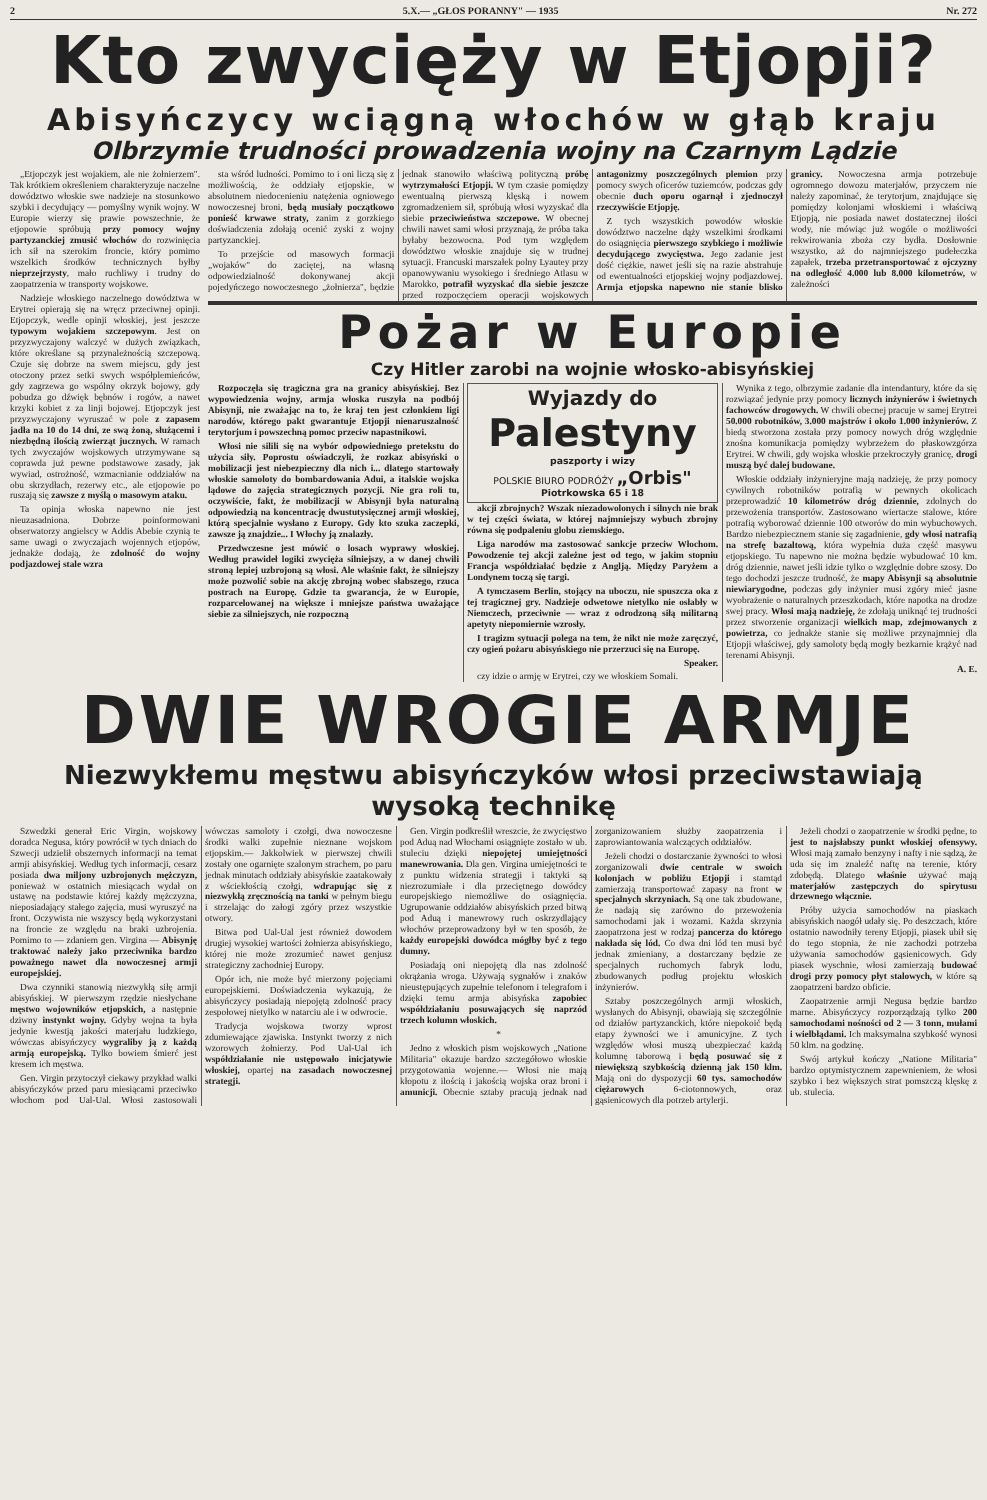2 5.X.— „GŁOS PORANNY" — 1935 Nr. 272
Kto zwycięży w Etjopji?
Abisyńczycy wciągną włochów w głąb kraju
Olbrzymie trudności prowadzenia wojny na Czarnym Lądzie
„Etjopczyk jest wojakiem, ale nie żołnierzem". Tak krótkiem określeniem charakteryzuje naczelne dowództwo włoskie swe nadzieje na stosunkowo szybki i decydujący — pomyślny wynik wojny. W Europie wierzy się prawie powszechnie, że etjopowie spróbują przy pomocy wojny partyzanckiej zmusić włochów do rozwinięcia ich sił na szerokim froncie, który pomimo wszelkich środków technicznych byłby nieprzejrzysty, mało ruchliwy i trudny do zaopatrzenia w transporty wojskowe.
Nadzieje włoskiego naczelnego dowództwa w Erytrei opierają się na wręcz przeciwnej opinji. Etjopczyk, wedle opinji włoskiej, jest jeszcze typowym wojakiem szczepowym. Jest on przyzwyczajony walczyć w dużych związkach, które określane są przynależnością szczepową. Czuje się dobrze na swem miejscu, gdy jest otoczony przez setki swych współplemieńców, gdy zagrzewa go wspólny okrzyk bojowy, gdy pobudza go dźwięk bębnów i rogów, a nawet krzyki kobiet z za linji bojowej. Etjopczyk jest przyzwyczajony wyruszać w pole z zapasem jadła na 10 do 14 dni, ze swą żoną, służącemi i niezbędną ilością zwierząt jucznych. W ramach tych zwyczajów wojskowych utrzymywane są coprawda już pewne podstawowe zasady, jak wywiad, ostrożność, wzmacnianie oddziałów na obu skrzydłach, rezerwy etc., ale etjopowie po ruszają się zawsze z myślą o masowym ataku.
Ta opinja włoska napewno nie jest nieuzasadniona. Dobrze poinformowani obserwatorzy angielscy w Addis Abebie czynią te same uwagi o zwyczajach wojennych etjopów, jednakże dodają, że zdolność do wojny podjazdowej stale wzra
sta wśród ludności. Pomimo to i oni liczą się z możliwością, że oddziały etjopskie, w absolutnem niedocenieniu natężenia ogniowego nowoczesnej broni, będą musiały początkowo ponieść krwawe straty, zanim z gorzkiego doświadczenia zdołają ocenić zyski z wojny partyzanckiej.
To przejście od masowych formacji „wojaków" do zaciętej, na własną odpowiedzialność dokonywanej akcji pojedyńczego nowoczesnego „żołnierza", będzie jednak stanowiło właściwą polityczną próbę wytrzymałości Etjopji. W tym czasie pomiędzy ewentualną pierwszą klęską i nowem zgromadzeniem sił, spróbują włosi wyzyskać dla siebie przeciwieństwa szczepowe. W obecnej chwili nawet sami włosi przyznają, że próba taka byłaby bezowocna. Pod tym względem dowództwo włoskie znajduje się w trudnej sytuacji. Francuski marszałek polny Lyautey przy opanowywaniu wysokiego i średniego Atlasu w Marokko, potrafił wyzyskać dla siebie jeszcze przed rozpoczęciem operacji wojskowych antagonizmy poszczególnych plemion przy pomocy swych oficerów tuziemców, podczas gdy obecnie duch oporu ogarnął i zjednoczył rzeczywiście Etjopję.
Z tych wszystkich powodów włoskie dowództwo naczelne dąży wszelkimi środkami do osiągnięcia pierwszego szybkiego i możliwie decydującego zwycięstwa. Jego zadanie jest dość ciężkie, nawet jeśli się na razie abstrahuje od ewentualności etjopskiej wojny podjazdowej. Armja etjopska napewno nie stanie blisko granicy. Nowoczesna armja potrzebuje ogromnego dowozu materjałów, przyczem nie należy zapominać, że terytorjum, znajdujące się pomiędzy kolonjami włoskiemi i właściwą Etjopją, nie posiada nawet dostatecznej ilości wody, nie mówiąc już wogóle o możliwości rekwirowania zboża czy bydła. Dosłownie wszystko, aż do najmniejszego pudełeczka zapałek, trzeba przetransportować z ojczyzny na odległość 4.000 lub 8.000 kilometrów, w zależności
Pożar w Europie
Czy Hitler zarobi na wojnie włosko-abisyńskiej
Rozpoczęła się tragiczna gra na granicy abisyńskiej. Bez wypowiedzenia wojny, armja włoska ruszyła na podbój Abisynji, nie zważając na to, że kraj ten jest członkiem ligi narodów, którego pakt gwarantuje Etjopji nienaruszalność terytorjum i powszechną pomoc przeciw napastnikowi.
Włosi nie silili się na wybór odpowiedniego pretekstu do użycia siły. Poprostu oświadczyli, że rozkaz abisyński o mobilizacji jest niebezpieczny dla nich i... dlatego startowały włoskie samoloty do bombardowania Adui, a italskie wojska lądowe do zajęcia strategicznych pozycji. Nie gra roli tu, oczywiście, fakt, że mobilizacji w Abisynji była naturalną odpowiedzią na koncentrację dwustutysięcznej armji włoskiej, którą specjalnie wysłano z Europy. Gdy kto szuka zaczepki, zawsze ją znajdzie... I Włochy ją znalazły.
Przedwczesne jest mówić o losach wyprawy włoskiej. Według prawideł logiki zwycięża silniejszy, a w danej chwili stroną lepiej uzbrojoną są włosi. Ale właśnie fakt, że silniejszy może pozwolić sobie na akcję zbrojną wobec słabszego, rzuca postrach na Europę. Gdzie ta gwarancja, że w Europie, rozparcelowanej na większe i mniejsze państwa uważające siebie za silniejszych, nie rozpoczną
Wyjazdy do
Palestyny
paszporty i wizy
POLSKIE BIURO PODRÓŻY „Orbis"
Piotrkowska 65 i 18
akcji zbrojnych? Wszak niezadowolonych i silnych nie brak w tej części świata, w której najmniejszy wybuch zbrojny równa się podpaleniu globu ziemskiego.
Liga narodów ma zastosować sankcje przeciw Włochom. Powodzenie tej akcji zależne jest od tego, w jakim stopniu Francja współdziałać będzie z Anglją. Między Paryżem a Londynem toczą się targi.
A tymczasem Berlin, stojący na uboczu, nie spuszcza oka z tej tragicznej gry. Nadzieje odwetowe nietylko nie osłabły w Niemczech, przeciwnie — wraz z odrodzoną siłą militarną apetyty niepomiernie wzrosły.
I tragizm sytuacji polega na tem, że nikt nie może zaręczyć, czy ogień pożaru abisyńskiego nie przerzuci się na Europę.
Speaker.
czy idzie o armję w Erytrei, czy we włoskiem Somali.
Wynika z tego, olbrzymie zadanie dla intendantury, które da się rozwiązać jedynie przy pomocy licznych inżynierów i świetnych fachowców drogowych. W chwili obecnej pracuje w samej Erytrei 50.000 robotników, 3.000 majstrów i około 1.000 inżynierów. Z biedą stworzona została przy pomocy nowych dróg względnie znośna komunikacja pomiędzy wybrzeżem do płaskowzgórza Erytrei. W chwili, gdy wojska włoskie przekroczyły granicę, drogi muszą być dalej budowane.
Włoskie oddziały inżynieryjne mają nadzieję, że przy pomocy cywilnych robotników potrafią w pewnych okolicach przeprowadzić 10 kilometrów dróg dziennie, zdolnych do przewożenia transportów. Zastosowano wiertacze stalowe, które potrafią wyborować dziennie 100 otworów do min wybuchowych. Bardzo niebezpiecznem stanie się zagadnienie, gdy włosi natrafią na strefę bazaltową, która wypełnia duża część masywu etjopskiego. Tu napewno nie można będzie wybudować 10 km. dróg dziennie, nawet jeśli idzie tylko o względnie dobre szosy. Do tego dochodzi jeszcze trudność, że mapy Abisynji są absolutnie niewiarygodne, podczas gdy inżynier musi zgóry mieć jasne wyobrażenie o naturalnych przeszkodach, które napotka na drodze swej pracy. Włosi mają nadzieję, że zdołają uniknąć tej trudności przez stworzenie organizacji wielkich map, zdejmowanych z powietrza, co jednakże stanie się możliwe przynajmniej dla Etjopji właściwej, gdy samoloty będą mogły bezkarnie krążyć nad terenami Abisynji.
A. E.
DWIE WROGIE ARMJE
Niezwykłemu męstwu abisyńczyków włosi przeciwstawiają wysoką technikę
Szwedzki generał Eric Virgin, wojskowy doradca Negusa, który powrócił w tych dniach do Szwecji udzielił obszernych informacji na temat armji abisyńskiej. Według tych informacji, cesarz posiada dwa miljony uzbrojonych mężczyzn, ponieważ w ostatnich miesiącach wydał on ustawę na podstawie której każdy mężczyzna, nieposiadający stałego zajęcia, musi wyruszyć na front. Oczywista nie wszyscy będą wykorzystani na froncie ze względu na braki uzbrojenia. Pomimo to — zdaniem gen. Virgina — Abisynję traktować należy jako przeciwnika bardzo poważnego nawet dla nowoczesnej armji europejskiej.
Dwa czynniki stanowią niezwykłą siłę armji abisyńskiej. W pierwszym rzędzie niesłychane męstwo wojowników etjopskich, a następnie dziwny instynkt wojny. Gdyby wojna ta była jedynie kwestją jakości materjału ludzkiego, wówczas abisyńczycy wygraliby ją z każdą armją europejską. Tylko bowiem śmierć jest kresem ich męstwa.
Gen. Virgin przytoczył ciekawy przykład walki abisyńczyków przed paru miesiącami przeciwko włochom pod Ual-Ual. Włosi zastosowali wówczas samoloty i czołgi, dwa nowoczesne środki walki zupełnie nieznane wojskom etjopskim.— Jakkolwiek w pierwszej chwili zostały one ogarnięte szalonym strachem, po paru jednak minutach oddziały abisyńskie zaatakowały z wściekłością czołgi, wdrapując się z niezwykłą zręcznością na tanki w pełnym biegu i strzelając do załogi zgóry przez wszystkie otwory.
Bitwa pod Ual-Ual jest również dowodem drugiej wysokiej wartości żołnierza abisyńskiego, której nie może zrozumieć nawet genjusz strategiczny zachodniej Europy.
Opór ich, nie może być mierzony pojęciami europejskiemi. Doświadczenia wykazują, że abisyńczycy posiadają niepojętą zdolność pracy zespołowej nietylko w natarciu ale i w odwrocie.
Tradycja wojskowa tworzy wprost zdumiewające zjawiska. Instynkt tworzy z nich wzorowych żołnierzy. Pod Ual-Ual ich współdziałanie nie ustępowało inicjatywie włoskiej, opartej na zasadach nowoczesnej strategji.
Gen. Virgin podkreślił wreszcie, że zwycięstwo pod Aduą nad Włochami osiągnięte zostało w ub. stuleciu dzięki niepojętej umiejętności manewrowania. Dla gen. Virgina umiejętności te z punktu widzenia strategji i taktyki są niezrozumiałe i dla przeciętnego dowódcy europejskiego niemożliwe do osiągnięcia. Ugrupowanie oddziałów abisyńskich przed bitwą pod Aduą i manewrowy ruch oskrzydlający włochów przeprowadzony był w ten sposób, że każdy europejski dowódca mógłby być z tego dumny.
Posiadają oni niepojętą dla nas zdolność okrążania wroga. Używają sygnałów i znaków nieustępujących zupełnie telefonom i telegrafom i dzięki temu armja abisyńska zapobiec współdziałaniu posuwających się naprzód trzech kolumn włoskich.
*
Jedno z włoskich pism wojskowych „Natione Militaria" okazuje bardzo szczegółowo włoskie przygotowania wojenne.— Włosi nie mają kłopotu z ilością i jakością wojska oraz broni i amunicji. Obecnie sztaby pracują jednak nad zorganizowaniem służby zaopatrzenia i zaprowiantowania walczących oddziałów.
Jeżeli chodzi o dostarczanie żywności to włosi zorganizowali dwie centrale w swoich kolonjach w pobliżu Etjopji i stamtąd zamierzają transportować zapasy na front w specjalnych skrzyniach. Są one tak zbudowane, że nadają się zarówno do przewożenia samochodami jak i wozami. Każda skrzynia zaopatrzona jest w rodzaj pancerza do którego nakłada się lód. Co dwa dni lód ten musi być jednak zmieniany, a dostarczany będzie ze specjalnych ruchomych fabryk lodu, zbudowanych podług projektu włoskich inżynierów.
Sztaby poszczególnych armji włoskich, wysłanych do Abisynji, obawiają się szczególnie od działów partyzanckich, które niepokoić będą etapy żywności we i amunicyjne. Z tych względów włosi muszą ubezpieczać każdą kolumnę taborową i będą posuwać się z niewiększą szybkością dzienną jak 150 klm. Mają oni do dyspozycji 60 tys. samochodów ciężarowych 6-ciotonnowych, oraz gąsienicowych dla potrzeb artylerji.
Jeżeli chodzi o zaopatrzenie w środki pędne, to jest to najsłabszy punkt włoskiej ofensywy. Włosi mają zamało benzyny i nafty i nie sądzą, że uda się im znaleźć naftę na terenie, który zdobędą. Dlatego właśnie używać mają materjałów zastępczych do spirytusu drzewnego włącznie.
Próby użycia samochodów na piaskach abisyńskich naogół udały się. Po deszczach, które ostatnio nawodniły tereny Etjopji, piasek ubił się do tego stopnia, że nie zachodzi potrzeba używania samochodów gąsienicowych. Gdy piasek wyschnie, włosi zamierzają budować drogi przy pomocy płyt stalowych, w które są zaopatrzeni bardzo obficie.
Zaopatrzenie armji Negusa będzie bardzo marne. Abisyńczycy rozporządzają tylko 200 samochodami nośności od 2 — 3 tonn, mułami i wielbłądami. Ich maksymalna szybkość wynosi 50 klm. na godzinę.
Swój artykuł kończy „Natione Militaria" bardzo optymistycznem zapewnieniem, że włosi szybko i bez większych strat pomszczą klęskę z ub. stulecia.